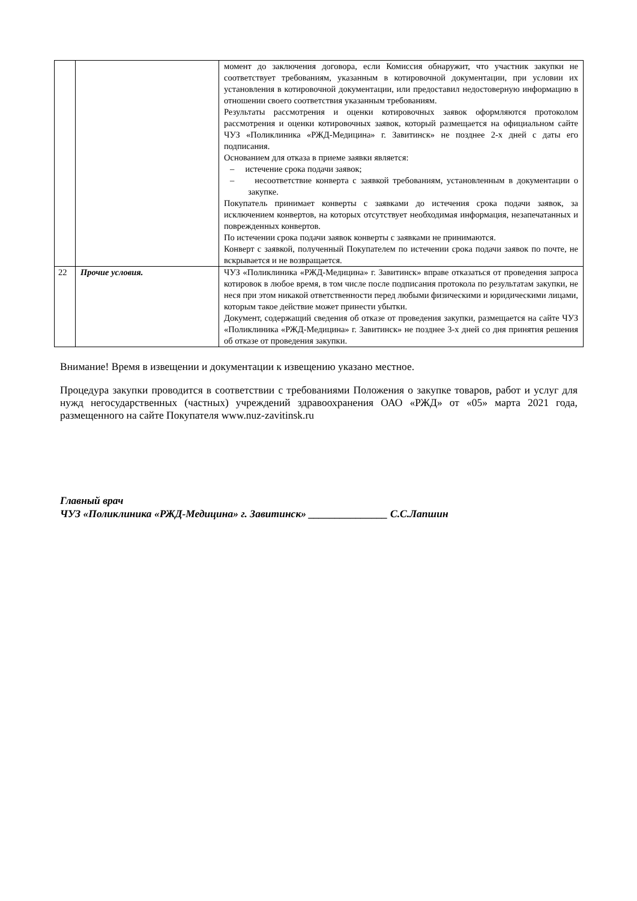| | | момент до заключения договора, если Комиссия обнаружит, что участник закупки не соответствует требованиям, указанным в котировочной документации, при условии их установления в котировочной документации, или предоставил недостоверную информацию в отношении своего соответствия указанным требованиям. Результаты рассмотрения и оценки котировочных заявок оформляются протоколом рассмотрения и оценки котировочных заявок, который размещается на официальном сайте ЧУЗ «Поликлиника «РЖД-Медицина» г. Завитинск» не позднее 2-х дней с даты его подписания. Основанием для отказа в приеме заявки является: – истечение срока подачи заявок; – несоответствие конверта с заявкой требованиям, установленным в документации о закупке. Покупатель принимает конверты с заявками до истечения срока подачи заявок, за исключением конвертов, на которых отсутствует необходимая информация, незапечатанных и поврежденных конвертов. По истечении срока подачи заявок конверты с заявками не принимаются. Конверт с заявкой, полученный Покупателем по истечении срока подачи заявок по почте, не вскрывается и не возвращается. |
| 22 | Прочие условия. | ЧУЗ «Поликлиника «РЖД-Медицина» г. Завитинск» вправе отказаться от проведения запроса котировок в любое время, в том числе после подписания протокола по результатам закупки, не неся при этом никакой ответственности перед любыми физическими и юридическими лицами, которым такое действие может принести убытки. Документ, содержащий сведения об отказе от проведения закупки, размещается на сайте ЧУЗ «Поликлиника «РЖД-Медицина» г. Завитинск» не позднее 3-х дней со дня принятия решения об отказе от проведения закупки. |
Внимание! Время в извещении и документации к извещению указано местное.
Процедура закупки проводится в соответствии с требованиями Положения о закупке товаров, работ и услуг для нужд негосударственных (частных) учреждений здравоохранения ОАО «РЖД» от «05» марта 2021 года, размещенного на сайте Покупателя www.nuz-zavitinsk.ru
Главный врач
ЧУЗ «Поликлиника «РЖД-Медицина» г. Завитинск» _______________ С.С.Лапшин